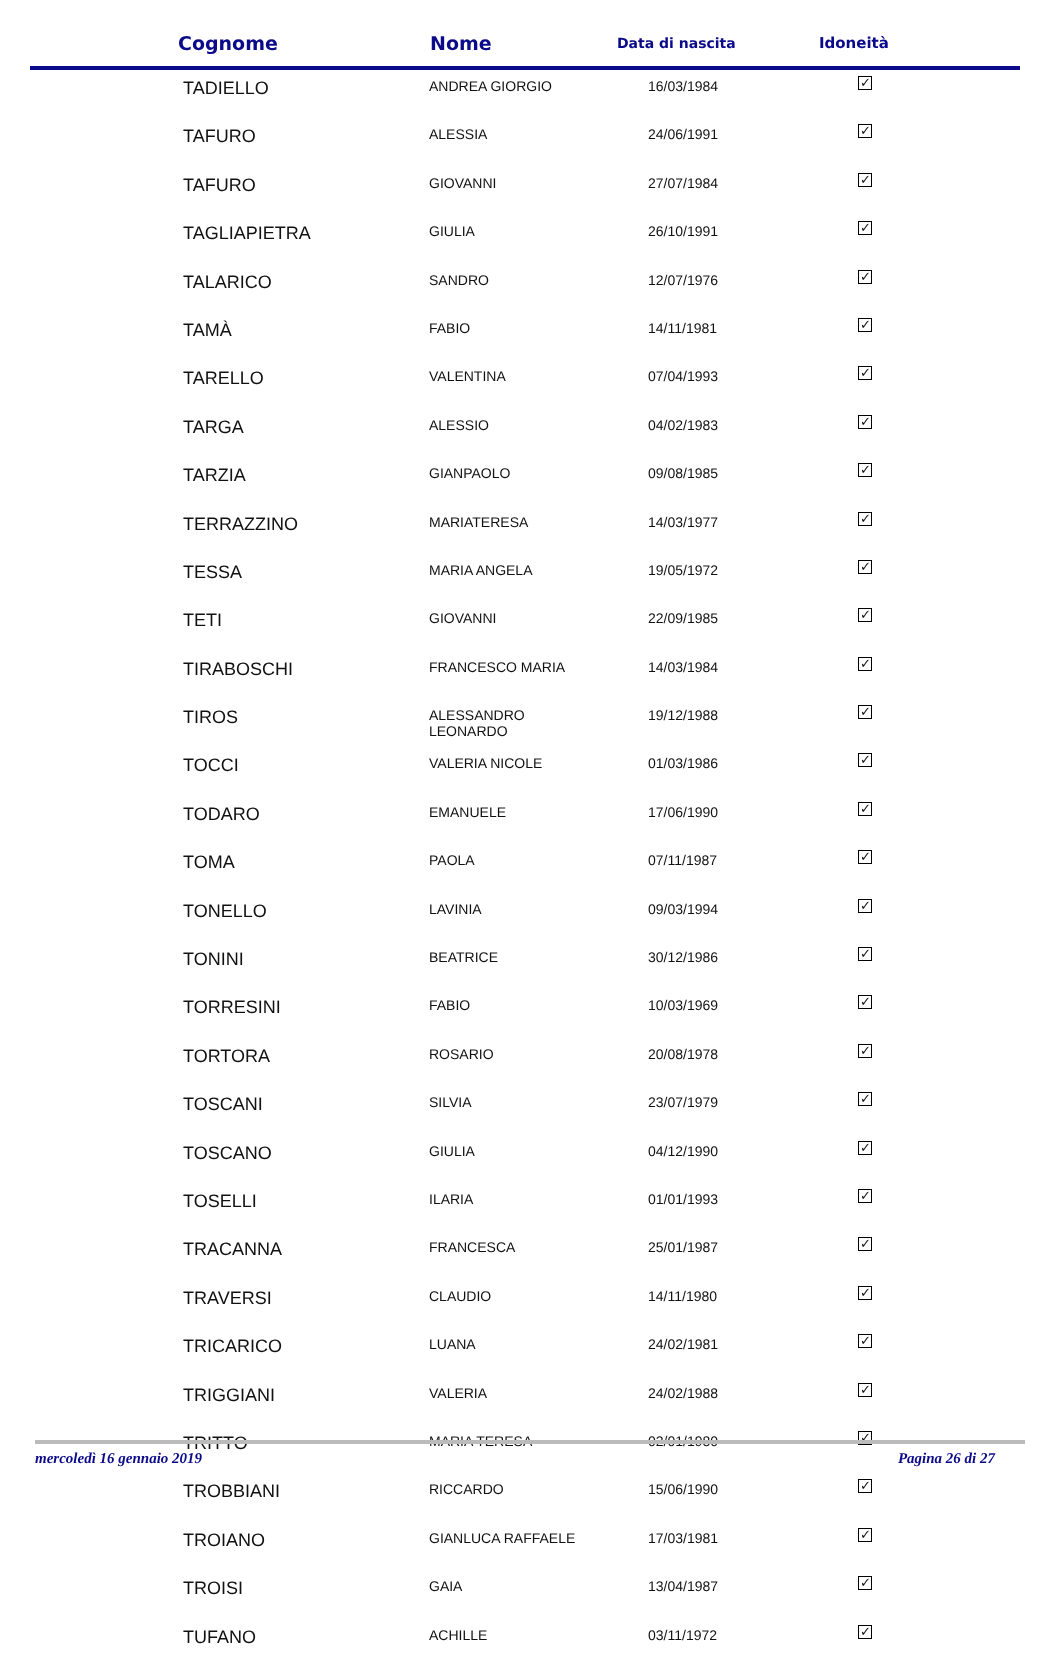| Cognome | Nome | Data di nascita | Idoneità |
| --- | --- | --- | --- |
| TADIELLO | ANDREA GIORGIO | 16/03/1984 | ✓ |
| TAFURO | ALESSIA | 24/06/1991 | ✓ |
| TAFURO | GIOVANNI | 27/07/1984 | ✓ |
| TAGLIAPIETRA | GIULIA | 26/10/1991 | ✓ |
| TALARICO | SANDRO | 12/07/1976 | ✓ |
| TAMÀ | FABIO | 14/11/1981 | ✓ |
| TARELLO | VALENTINA | 07/04/1993 | ✓ |
| TARGA | ALESSIO | 04/02/1983 | ✓ |
| TARZIA | GIANPAOLO | 09/08/1985 | ✓ |
| TERRAZZINO | MARIATERESA | 14/03/1977 | ✓ |
| TESSA | MARIA ANGELA | 19/05/1972 | ✓ |
| TETI | GIOVANNI | 22/09/1985 | ✓ |
| TIRABOSCHI | FRANCESCO MARIA | 14/03/1984 | ✓ |
| TIROS | ALESSANDRO LEONARDO | 19/12/1988 | ✓ |
| TOCCI | VALERIA NICOLE | 01/03/1986 | ✓ |
| TODARO | EMANUELE | 17/06/1990 | ✓ |
| TOMA | PAOLA | 07/11/1987 | ✓ |
| TONELLO | LAVINIA | 09/03/1994 | ✓ |
| TONINI | BEATRICE | 30/12/1986 | ✓ |
| TORRESINI | FABIO | 10/03/1969 | ✓ |
| TORTORA | ROSARIO | 20/08/1978 | ✓ |
| TOSCANI | SILVIA | 23/07/1979 | ✓ |
| TOSCANO | GIULIA | 04/12/1990 | ✓ |
| TOSELLI | ILARIA | 01/01/1993 | ✓ |
| TRACANNA | FRANCESCA | 25/01/1987 | ✓ |
| TRAVERSI | CLAUDIO | 14/11/1980 | ✓ |
| TRICARICO | LUANA | 24/02/1981 | ✓ |
| TRIGGIANI | VALERIA | 24/02/1988 | ✓ |
| TRITTO | MARIA TERESA | 02/01/1980 | ✓ |
| TROBBIANI | RICCARDO | 15/06/1990 | ✓ |
| TROIANO | GIANLUCA RAFFAELE | 17/03/1981 | ✓ |
| TROISI | GAIA | 13/04/1987 | ✓ |
| TUFANO | ACHILLE | 03/11/1972 | ✓ |
mercoledì 16 gennaio 2019 Pagina 26 di 27